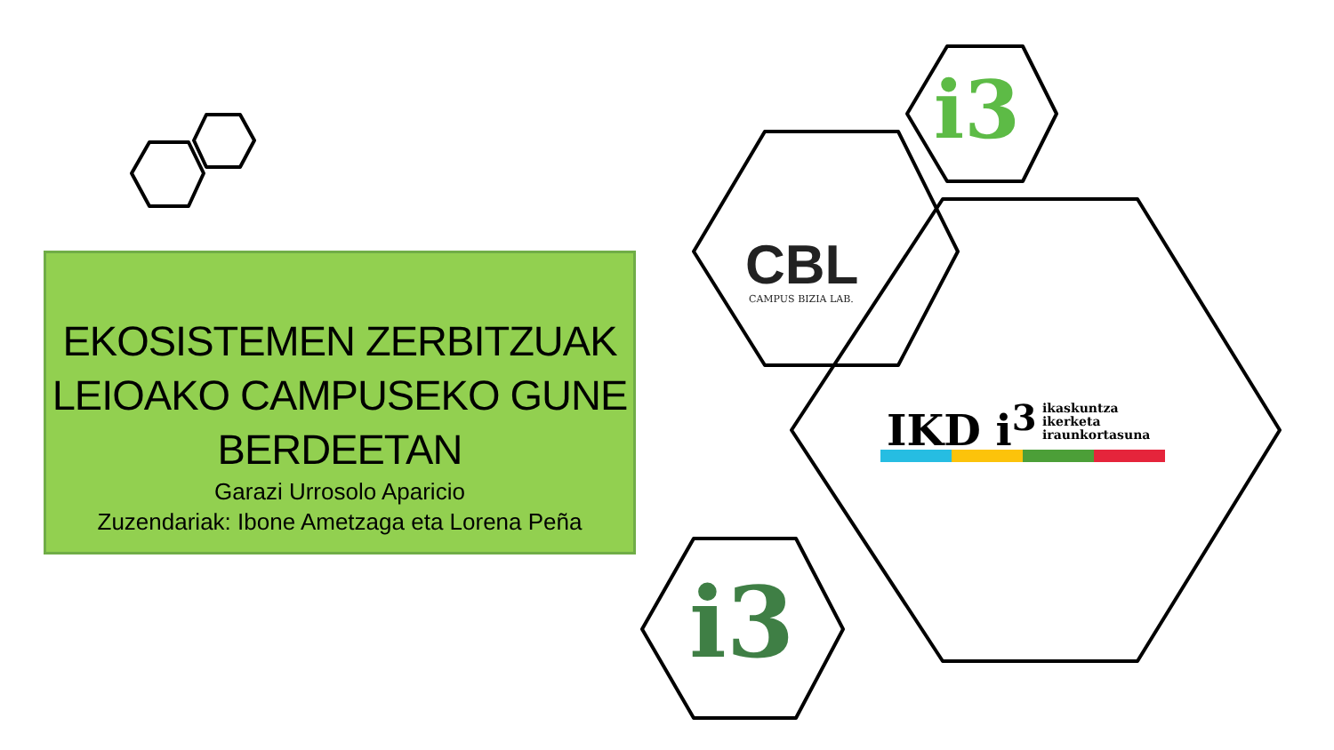EKOSISTEMEN ZERBITZUAK LEIOAKO CAMPUSEKO GUNE BERDEETAN
Garazi Urrosolo Aparicio
Zuzendariak: Ibone Ametzaga eta Lorena Peña
i3
CBL
CAMPUS BIZIA LAB.
IKD i<sup>3</sup>
ikaskuntza
ikerketa
iraunkortasuna
i3